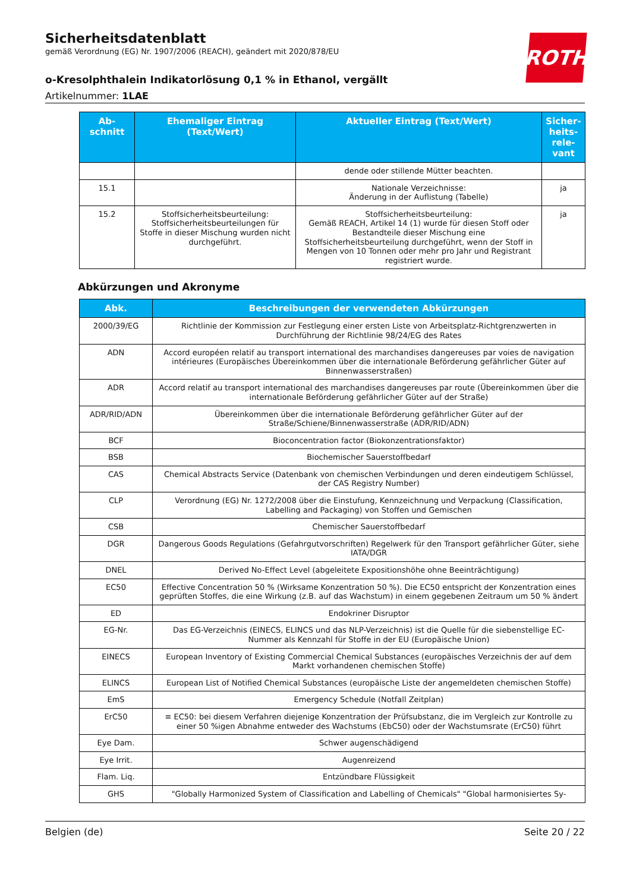Sicherheitsdatenblatt
gemäß Verordnung (EG) Nr. 1907/2006 (REACH), geändert mit 2020/878/EU
ROTH
o-Kresolphthalein Indikatorlösung 0,1 % in Ethanol, vergällt
Artikelnummer: 1LAE
| Ab- schnitt | Ehemaliger Eintrag (Text/Wert) | Aktueller Eintrag (Text/Wert) | Sicher- heits- rele- vant |
| --- | --- | --- | --- |
| | | dende oder stillende Mütter beachten. | |
| 15.1 | | Nationale Verzeichnisse: Änderung in der Auflistung (Tabelle) | ja |
| 15.2 | Stoffsicherheitsbeurteilung: Stoffsicherheitsbeurteilungen für Stoffe in dieser Mischung wurden nicht durchgeführt. | Stoffsicherheitsbeurteilung: Gemäß REACH, Artikel 14 (1) wurde für diesen Stoff oder Bestandteile dieser Mischung eine Stoffsicherheitsbeurteilung durchgeführt, wenn der Stoff in Mengen von 10 Tonnen oder mehr pro Jahr und Registrant registriert wurde. | ja |
Abkürzungen und Akronyme
| Abk. | Beschreibungen der verwendeten Abkürzungen |
| --- | --- |
| 2000/39/EG | Richtlinie der Kommission zur Festlegung einer ersten Liste von Arbeitsplatz-Richtgrenzwerten in Durchführung der Richtlinie 98/24/EG des Rates |
| ADN | Accord européen relatif au transport international des marchandises dangereuses par voies de navigation intérieures (Europäisches Übereinkommen über die internationale Beförderung gefährlicher Güter auf Binnenwasserstraßen) |
| ADR | Accord relatif au transport international des marchandises dangereuses par route (Übereinkommen über die internationale Beförderung gefährlicher Güter auf der Straße) |
| ADR/RID/ADN | Übereinkommen über die internationale Beförderung gefährlicher Güter auf der Straße/Schiene/Binnenwasserstraße (ADR/RID/ADN) |
| BCF | Bioconcentration factor (Biokonzentrationsfaktor) |
| BSB | Biochemischer Sauerstoffbedarf |
| CAS | Chemical Abstracts Service (Datenbank von chemischen Verbindungen und deren eindeutigem Schlüssel, der CAS Registry Number) |
| CLP | Verordnung (EG) Nr. 1272/2008 über die Einstufung, Kennzeichnung und Verpackung (Classification, Labelling and Packaging) von Stoffen und Gemischen |
| CSB | Chemischer Sauerstoffbedarf |
| DGR | Dangerous Goods Regulations (Gefahrgutvorschriften) Regelwerk für den Transport gefährlicher Güter, siehe IATA/DGR |
| DNEL | Derived No-Effect Level (abgeleitete Expositionshöhe ohne Beeinträchtigung) |
| EC50 | Effective Concentration 50 % (Wirksame Konzentration 50 %). Die EC50 entspricht der Konzentration eines geprüften Stoffes, die eine Wirkung (z.B. auf das Wachstum) in einem gegebenen Zeitraum um 50 % ändert |
| ED | Endokriner Disruptor |
| EG-Nr. | Das EG-Verzeichnis (EINECS, ELINCS und das NLP-Verzeichnis) ist die Quelle für die siebenstellige EC-Nummer als Kennzahl für Stoffe in der EU (Europäische Union) |
| EINECS | European Inventory of Existing Commercial Chemical Substances (europäisches Verzeichnis der auf dem Markt vorhandenen chemischen Stoffe) |
| ELINCS | European List of Notified Chemical Substances (europäische Liste der angemeldeten chemischen Stoffe) |
| EmS | Emergency Schedule (Notfall Zeitplan) |
| ErC50 | ≡ EC50: bei diesem Verfahren diejenige Konzentration der Prüfsubstanz, die im Vergleich zur Kontrolle zu einer 50 %igen Abnahme entweder des Wachstums (EbC50) oder der Wachstumsrate (ErC50) führt |
| Eye Dam. | Schwer augenschädigend |
| Eye Irrit. | Augenreizend |
| Flam. Liq. | Entzündbare Flüssigkeit |
| GHS | "Globally Harmonized System of Classification and Labelling of Chemicals" "Global harmonisiertes Sy- |
Belgien (de) Seite 20 / 22